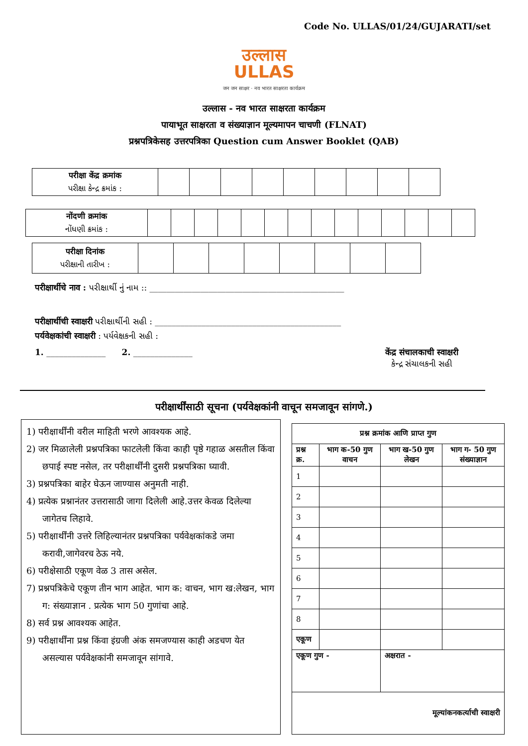Code No. ULLAS/01/24/GUJARATI/set
उल्लास
ULLAS
जन जन साक्षर · नव भारत साक्षरता कार्यक्रम
उल्लास - नव भारत साक्षरता कार्यक्रम
पायाभूत साक्षरता व संख्याज्ञान मूल्यमापन चाचणी (FLNAT)
प्रश्नपत्रिकेसह उत्तरपत्रिका Question cum Answer Booklet (QAB)
| परीक्षा केंद्र क्रमांक પરીક્ષા કેન્દ્ર ક્રમાંક : | | | | | | | | | |
| नोंदणी क्रमांक નોંધણી ક્રમાંક : | | | | | | | | | | | | | | |
| परीक्षा दिनांक પરીક્ષાની તારીખ : | | | | | | | | |
परीक्षार्थीचे नाव : પરીક્ષાર્થી નું નામ :: ______________________________________________
परीक्षार्थीची स्वाक्षरी પરીક્ષાર્થીની સહી : ____________________________________________
पर्यवेक्षकांची स्वाक्षरी : પર્યવેક્ષકની સહી :
1. ______________ 2. ______________ केंद्र संचालकाची स्वाक्षरी
કેન્દ્ર સંચાલકની સહી
परीक्षार्थींसाठी सूचना (पर्यवेक्षकांनी वाचून समजावून सांगणे.)
1) परीक्षार्थींनी वरील माहिती भरणे आवश्यक आहे.
2) जर मिळालेली प्रश्नपत्रिका फाटलेली किंवा काही पृष्ठे गहाळ असतील किंवा छपाई स्पष्ट नसेल, तर परीक्षार्थींनी दुसरी प्रश्नपत्रिका घ्यावी.
3) प्रश्नपत्रिका बाहेर घेऊन जाण्यास अनुमती नाही.
4) प्रत्येक प्रश्नानंतर उत्तरासाठी जागा दिलेली आहे.उत्तर केवळ दिलेल्या जागेतच लिहावे.
5) परीक्षार्थींनी उत्तरे लिहिल्यानंतर प्रश्नपत्रिका पर्यवेक्षकांकडे जमा करावी,जागेवरच ठेऊ नये.
6) परीक्षेसाठी एकूण वेळ 3 तास असेल.
7) प्रश्नपत्रिकेचे एकूण तीन भाग आहेत. भाग क: वाचन, भाग ख:लेखन, भाग ग: संख्याज्ञान . प्रत्येक भाग 50 गुणांचा आहे.
8) सर्व प्रश्न आवश्यक आहेत.
9) परीक्षार्थींना प्रश्न किंवा इंग्रजी अंक समजण्यास काही अडचण येत असल्यास पर्यवेक्षकांनी समजावून सांगावे.
| प्रश्न क्रमांक आणि प्राप्त गुण | | | |
| --- | --- | --- | --- |
| प्रश्न क्र. | भाग क-50 गुण वाचन | भाग ख-50 गुण लेखन | भाग ग- 50 गुण संख्याज्ञान |
| 1 | | | |
| 2 | | | |
| 3 | | | |
| 4 | | | |
| 5 | | | |
| 6 | | | |
| 7 | | | |
| 8 | | | |
| एकूण | | | |
| एकूण गुण - | | अक्षरात - | |
| मूल्यांकनकर्त्याची स्वाक्षरी | | | |